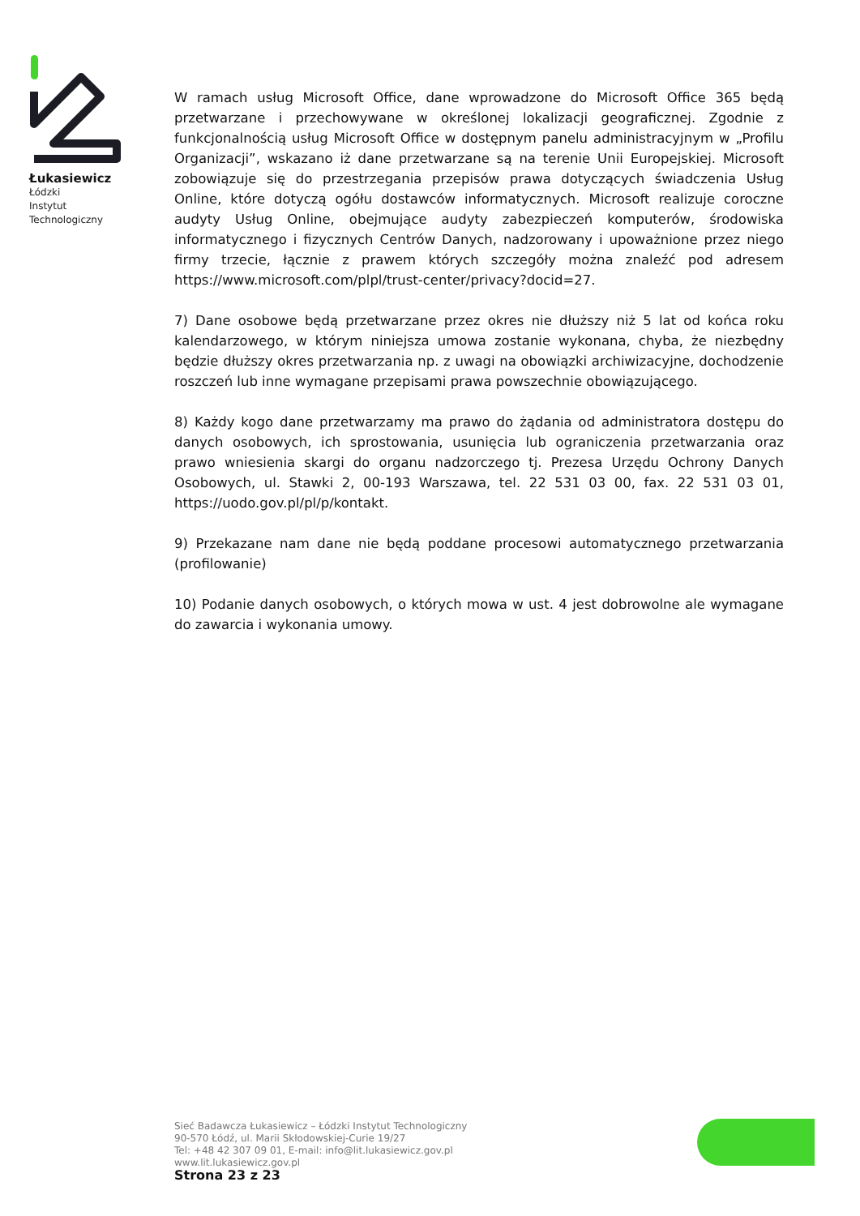Łukasiewicz
Łódzki
Instytut
Technologiczny
W ramach usług Microsoft Office, dane wprowadzone do Microsoft Office 365 będą przetwarzane i przechowywane w określonej lokalizacji geograficznej. Zgodnie z funkcjonalnością usług Microsoft Office w dostępnym panelu administracyjnym w „Profilu Organizacji”, wskazano iż dane przetwarzane są na terenie Unii Europejskiej. Microsoft zobowiązuje się do przestrzegania przepisów prawa dotyczących świadczenia Usług Online, które dotyczą ogółu dostawców informatycznych. Microsoft realizuje coroczne audyty Usług Online, obejmujące audyty zabezpieczeń komputerów, środowiska informatycznego i fizycznych Centrów Danych, nadzorowany i upoważnione przez niego firmy trzecie, łącznie z prawem których szczegóły można znaleźć pod adresem https://www.microsoft.com/plpl/trust-center/privacy?docid=27.
7) Dane osobowe będą przetwarzane przez okres nie dłuższy niż 5 lat od końca roku kalendarzowego, w którym niniejsza umowa zostanie wykonana, chyba, że niezbędny będzie dłuższy okres przetwarzania np. z uwagi na obowiązki archiwizacyjne, dochodzenie roszczeń lub inne wymagane przepisami prawa powszechnie obowiązującego.
8) Każdy kogo dane przetwarzamy ma prawo do żądania od administratora dostępu do danych osobowych, ich sprostowania, usunięcia lub ograniczenia przetwarzania oraz prawo wniesienia skargi do organu nadzorczego tj. Prezesa Urzędu Ochrony Danych Osobowych, ul. Stawki 2, 00-193 Warszawa, tel. 22 531 03 00, fax. 22 531 03 01, https://uodo.gov.pl/pl/p/kontakt.
9) Przekazane nam dane nie będą poddane procesowi automatycznego przetwarzania (profilowanie)
10) Podanie danych osobowych, o których mowa w ust. 4 jest dobrowolne ale wymagane do zawarcia i wykonania umowy.
Sieć Badawcza Łukasiewicz – Łódzki Instytut Technologiczny
90-570 Łódź, ul. Marii Skłodowskiej-Curie 19/27
Tel: +48 42 307 09 01, E-mail: info@lit.lukasiewicz.gov.pl
www.lit.lukasiewicz.gov.pl
Strona 23 z 23